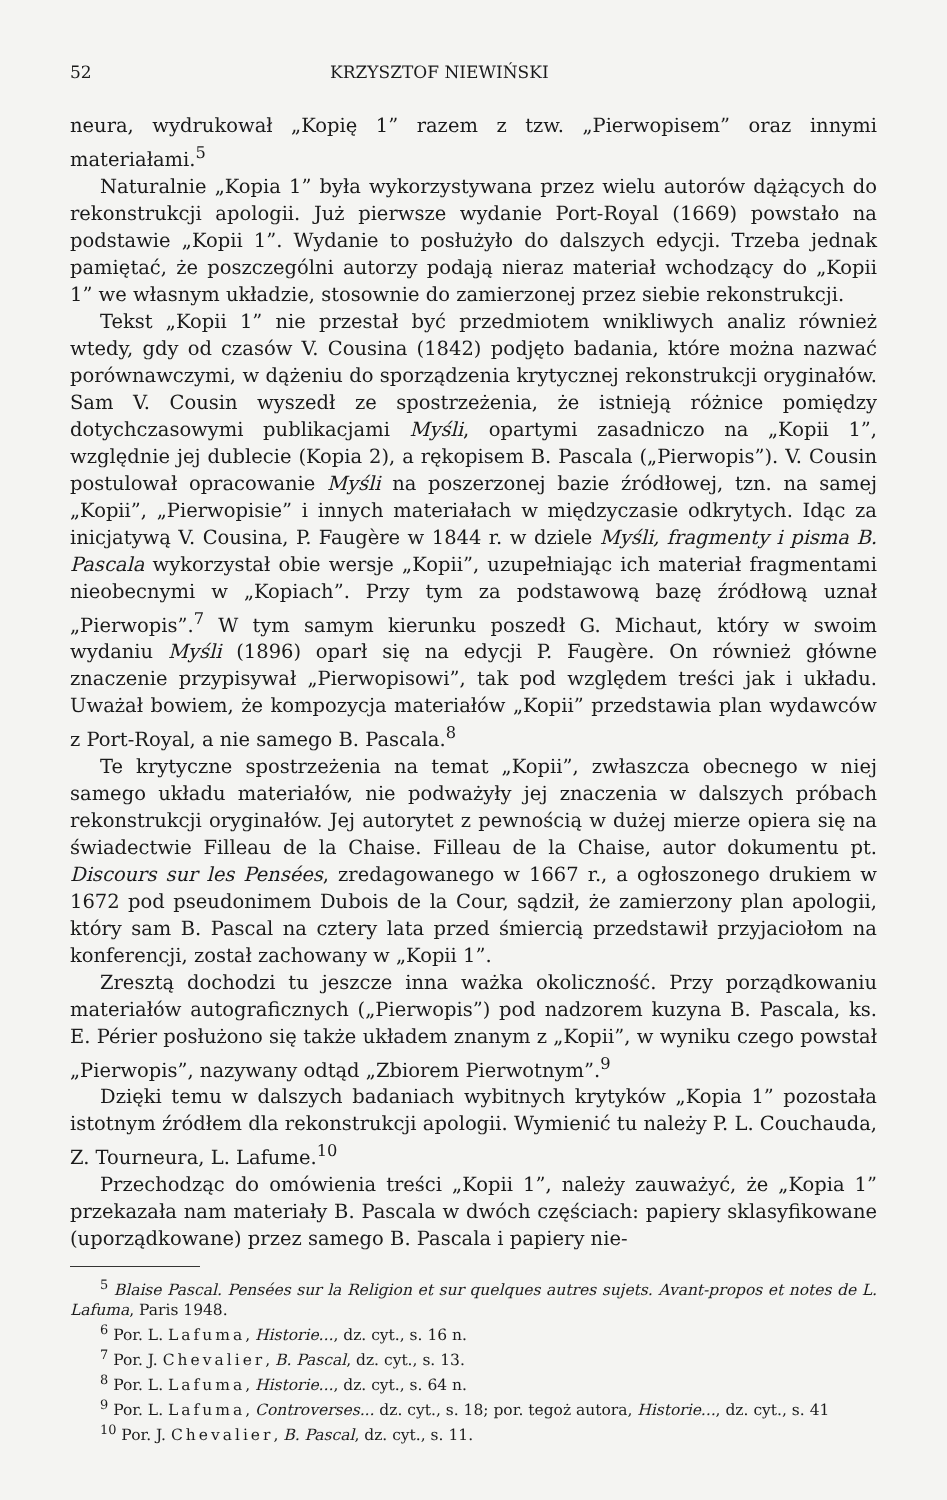52 KRZYSZTOF NIEWIŃSKI
neura, wydrukował „Kopię 1” razem z tzw. „Pierwopisem” oraz innymi materiałami.<sup>5</sup>
Naturalnie „Kopia 1” była wykorzystywana przez wielu autorów dążących do rekonstrukcji apologii. Już pierwsze wydanie Port-Royal (1669) powstało na podstawie „Kopii 1”. Wydanie to posłużyło do dalszych edycji. Trzeba jednak pamiętać, że poszczególni autorzy podają nieraz materiał wchodzący do „Kopii 1” we własnym układzie, stosownie do zamierzonej przez siebie rekonstrukcji.
Tekst „Kopii 1” nie przestał być przedmiotem wnikliwych analiz również wtedy, gdy od czasów V. Cousina (1842) podjęto badania, które można nazwać porównawczymi, w dążeniu do sporządzenia krytycznej rekonstrukcji oryginałów. Sam V. Cousin wyszedł ze spostrzeżenia, że istnieją różnice pomiędzy dotychczasowymi publikacjami Myśli, opartymi zasadniczo na „Kopii 1”, względnie jej dublecie (Kopia 2), a rękopisem B. Pascala („Pierwopis”). V. Cousin postulował opracowanie Myśli na poszerzonej bazie źródłowej, tzn. na samej „Kopii”, „Pierwopisie” i innych materiałach w międzyczasie odkrytych. Idąc za inicjatywą V. Cousina, P. Faugère w 1844 r. w dziele Myśli, fragmenty i pisma B. Pascala wykorzystał obie wersje „Kopii”, uzupełniając ich materiał fragmentami nieobecnymi w „Kopiach”. Przy tym za podstawową bazę źródłową uznał „Pierwopis”.<sup>7</sup> W tym samym kierunku poszedł G. Michaut, który w swoim wydaniu Myśli (1896) oparł się na edycji P. Faugère. On również główne znaczenie przypisywał „Pierwopisowi”, tak pod względem treści jak i układu. Uważał bowiem, że kompozycja materiałów „Kopii” przedstawia plan wydawców z Port-Royal, a nie samego B. Pascala.<sup>8</sup>
Te krytyczne spostrzeżenia na temat „Kopii”, zwłaszcza obecnego w niej samego układu materiałów, nie podważyły jej znaczenia w dalszych próbach rekonstrukcji oryginałów. Jej autorytet z pewnością w dużej mierze opiera się na świadectwie Filleau de la Chaise. Filleau de la Chaise, autor dokumentu pt. Discours sur les Pensées, zredagowanego w 1667 r., a ogłoszonego drukiem w 1672 pod pseudonimem Dubois de la Cour, sądził, że zamierzony plan apologii, który sam B. Pascal na cztery lata przed śmiercią przedstawił przyjaciołom na konferencji, został zachowany w „Kopii 1”.
Zresztą dochodzi tu jeszcze inna ważka okoliczność. Przy porządkowaniu materiałów autograficznych („Pierwopis”) pod nadzorem kuzyna B. Pascala, ks. E. Périer posłużono się także układem znanym z „Kopii”, w wyniku czego powstał „Pierwopis”, nazywany odtąd „Zbiorem Pierwotnym”.<sup>9</sup>
Dzięki temu w dalszych badaniach wybitnych krytyków „Kopia 1” pozostała istotnym źródłem dla rekonstrukcji apologii. Wymienić tu należy P. L. Couchauda, Z. Tourneura, L. Lafume.<sup>10</sup>
Przechodząc do omówienia treści „Kopii 1”, należy zauważyć, że „Kopia 1” przekazała nam materiały B. Pascala w dwóch częściach: papiery sklasyfikowane (uporządkowane) przez samego B. Pascala i papiery nie-
<sup>5</sup> Blaise Pascal. Pensées sur la Religion et sur quelques autres sujets. Avant-propos et notes de L. Lafuma, Paris 1948.
<sup>6</sup> Por. L. Lafuma, Historie..., dz. cyt., s. 16 n.
<sup>7</sup> Por. J. Chevalier, B. Pascal, dz. cyt., s. 13.
<sup>8</sup> Por. L. Lafuma, Historie..., dz. cyt., s. 64 n.
<sup>9</sup> Por. L. Lafuma, Controverses... dz. cyt., s. 18; por. tegoż autora, Historie..., dz. cyt., s. 41
<sup>10</sup> Por. J. Chevalier, B. Pascal, dz. cyt., s. 11.